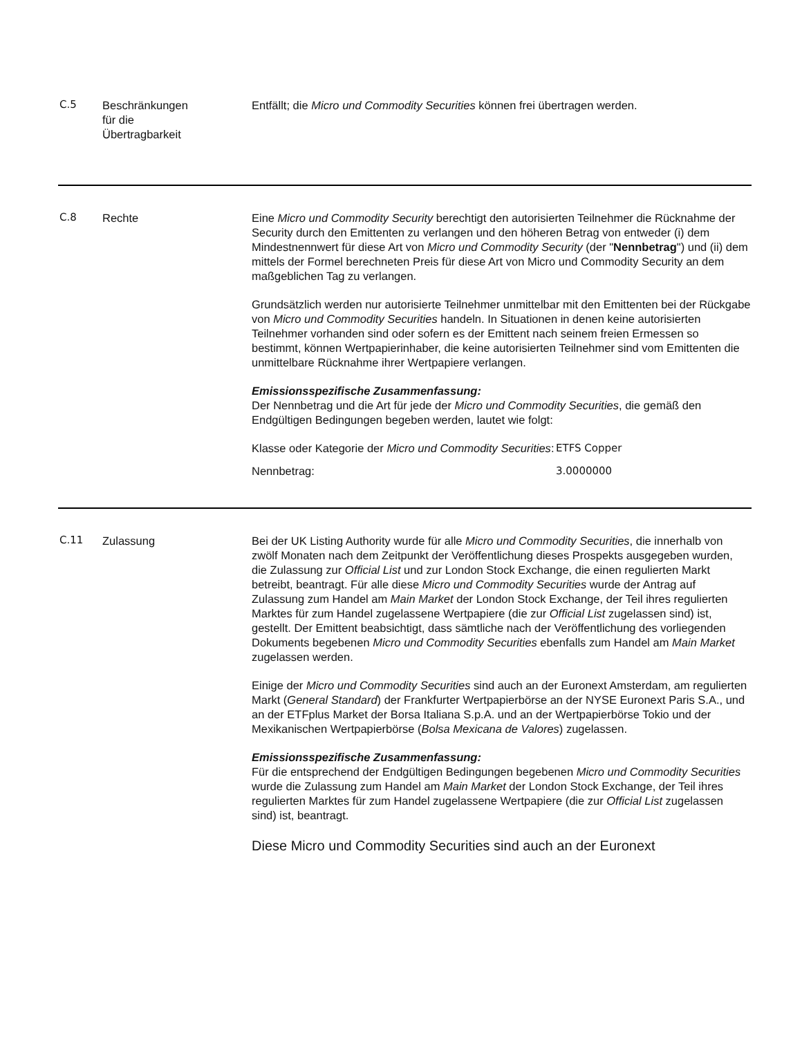C.5
Beschränkungen
für die
Übertragbarkeit
Entfällt; die Micro und Commodity Securities können frei übertragen werden.
C.8
Rechte Eine Micro und Commodity Security berechtigt den autorisierten Teilnehmer die Rücknahme der Security durch den Emittenten zu verlangen und den höheren Betrag von entweder (i) dem Mindestnennwert für diese Art von Micro und Commodity Security (der "Nennbetrag") und (ii) dem mittels der Formel berechneten Preis für diese Art von Micro und Commodity Security an dem maßgeblichen Tag zu verlangen.
Grundsätzlich werden nur autorisierte Teilnehmer unmittelbar mit den Emittenten bei der Rückgabe von Micro und Commodity Securities handeln. In Situationen in denen keine autorisierten Teilnehmer vorhanden sind oder sofern es der Emittent nach seinem freien Ermessen so bestimmt, können Wertpapierinhaber, die keine autorisierten Teilnehmer sind vom Emittenten die unmittelbare Rücknahme ihrer Wertpapiere verlangen.
Emissionsspezifische Zusammenfassung:
Der Nennbetrag und die Art für jede der Micro und Commodity Securities, die gemäß den Endgültigen Bedingungen begeben werden, lautet wie folgt:
| Klasse oder Kategorie der Micro und Commodity Securities : | ETFS Copper |
| Nennbetrag: | 3.0000000 |
C.11
Zulassung Bei der UK Listing Authority wurde für alle Micro und Commodity Securities, die innerhalb von zwölf Monaten nach dem Zeitpunkt der Veröffentlichung dieses Prospekts ausgegeben wurden, die Zulassung zur Official List und zur London Stock Exchange, die einen regulierten Markt betreibt, beantragt. Für alle diese Micro und Commodity Securities wurde der Antrag auf Zulassung zum Handel am Main Market der London Stock Exchange, der Teil ihres regulierten Marktes für zum Handel zugelassene Wertpapiere (die zur Official List zugelassen sind) ist, gestellt. Der Emittent beabsichtigt, dass sämtliche nach der Veröffentlichung des vorliegenden Dokuments begebenen Micro und Commodity Securities ebenfalls zum Handel am Main Market zugelassen werden.
Einige der Micro und Commodity Securities sind auch an der Euronext Amsterdam, am regulierten Markt (General Standard) der Frankfurter Wertpapierbörse an der NYSE Euronext Paris S.A., und an der ETFplus Market der Borsa Italiana S.p.A. und an der Wertpapierbörse Tokio und der Mexikanischen Wertpapierbörse (Bolsa Mexicana de Valores) zugelassen.
Emissionsspezifische Zusammenfassung:
Für die entsprechend der Endgültigen Bedingungen begebenen Micro und Commodity Securities wurde die Zulassung zum Handel am Main Market der London Stock Exchange, der Teil ihres regulierten Marktes für zum Handel zugelassene Wertpapiere (die zur Official List zugelassen sind) ist, beantragt.
Diese Micro und Commodity Securities sind auch an der Euronext